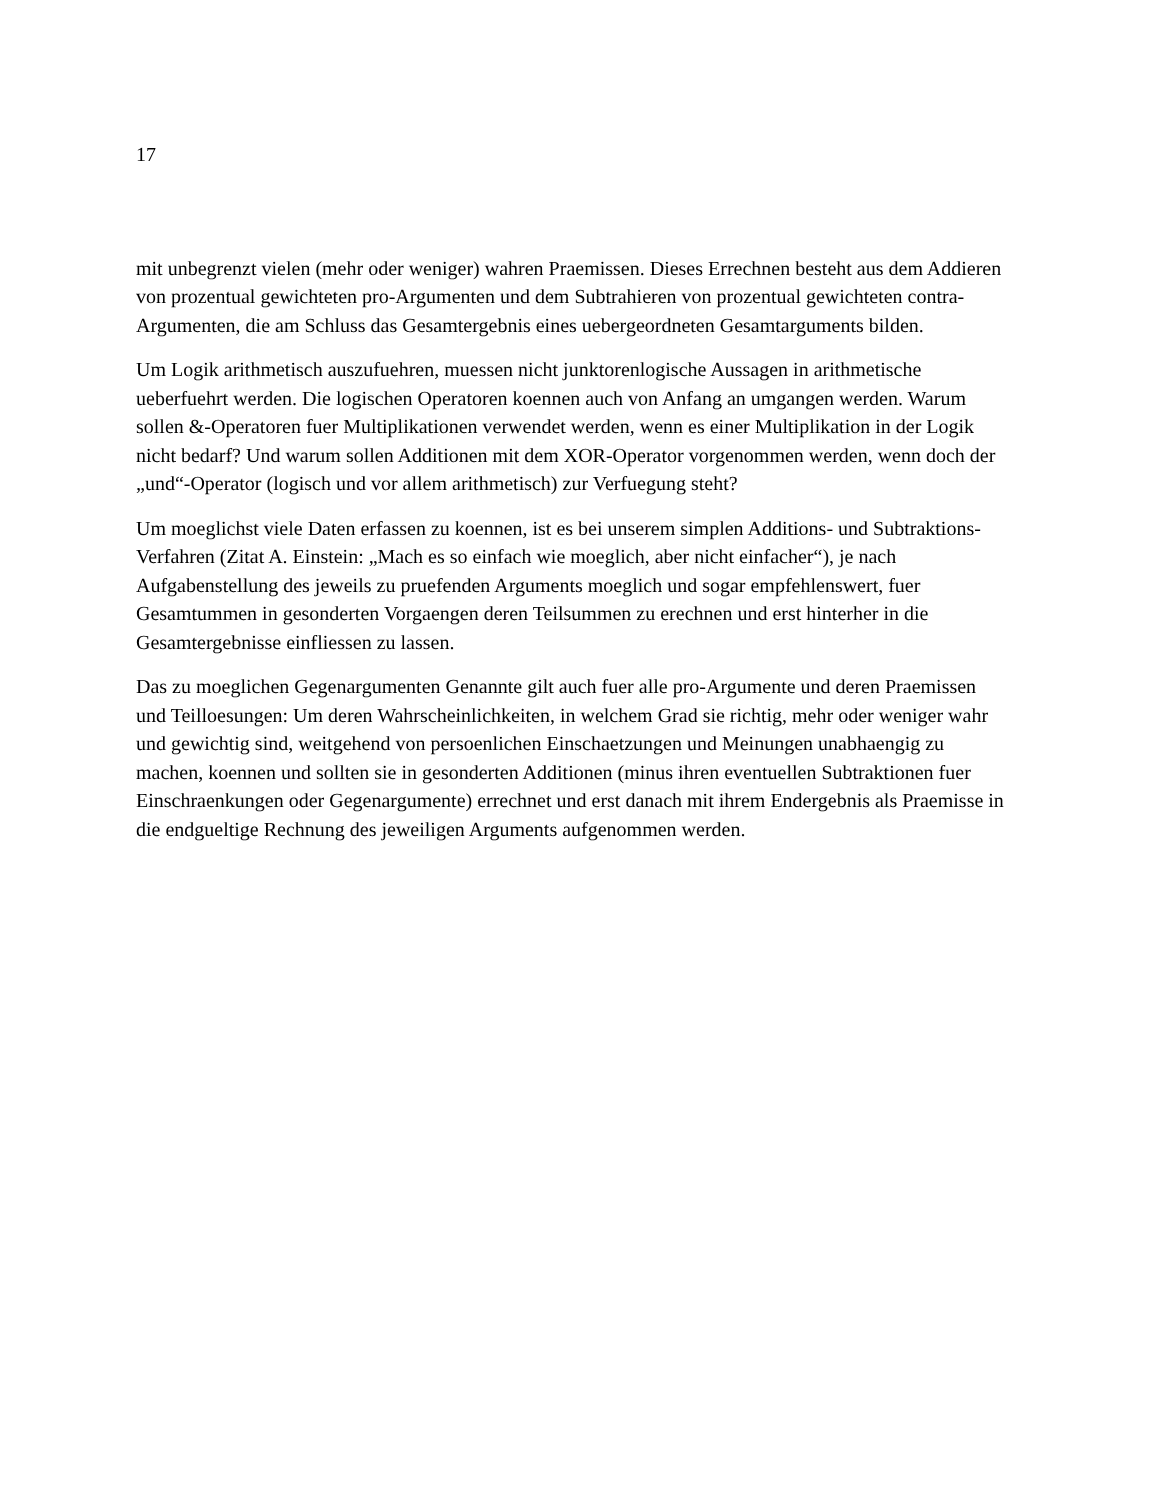17
mit unbegrenzt vielen (mehr oder weniger) wahren Praemissen. Dieses Errechnen besteht aus dem Addieren von prozentual gewichteten pro-Argumenten und dem Subtrahieren von prozentual gewichteten contra-Argumenten, die am Schluss das Gesamtergebnis eines uebergeordneten Gesamtarguments bilden.
Um Logik arithmetisch auszufuehren, muessen nicht junktorenlogische Aussagen in arithmetische ueberfuehrt werden. Die logischen Operatoren koennen auch von Anfang an umgangen werden. Warum sollen &-Operatoren fuer Multiplikationen verwendet werden, wenn es einer Multiplikation in der Logik nicht bedarf? Und warum sollen Additionen mit dem XOR-Operator vorgenommen werden, wenn doch der „und“-Operator (logisch und vor allem arithmetisch) zur Verfuegung steht?
Um moeglichst viele Daten erfassen zu koennen, ist es bei unserem simplen Additions- und Subtraktions-Verfahren (Zitat A. Einstein: „Mach es so einfach wie moeglich, aber nicht einfacher“), je nach Aufgabenstellung des jeweils zu pruefenden Arguments moeglich und sogar empfehlenswert, fuer Gesamtummen in gesonderten Vorgaengen deren Teilsummen zu erechnen und erst hinterher in die Gesamtergebnisse einfliessen zu lassen.
Das zu moeglichen Gegenargumenten Genannte gilt auch fuer alle pro-Argumente und deren Praemissen und Teilloesungen: Um deren Wahrscheinlichkeiten, in welchem Grad sie richtig, mehr oder weniger wahr und gewichtig sind, weitgehend von persoenlichen Einschaetzungen und Meinungen unabhaengig zu machen, koennen und sollten sie in gesonderten Additionen (minus ihren eventuellen Subtraktionen fuer Einschraenkungen oder Gegenargumente) errechnet und erst danach mit ihrem Endergebnis als Praemisse in die endgueltige Rechnung des jeweiligen Arguments aufgenommen werden.